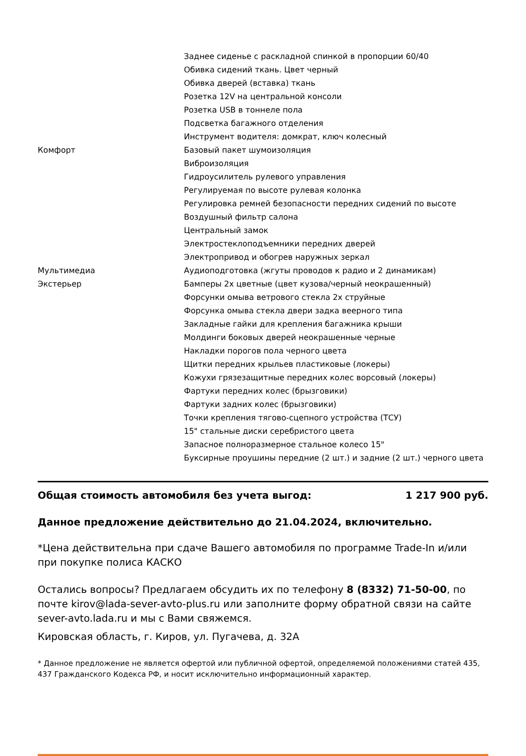| | Заднее сиденье с раскладной спинкой в пропорции 60/40 |
| | Обивка сидений ткань. Цвет черный |
| | Обивка дверей (вставка) ткань |
| | Розетка 12V на центральной консоли |
| | Розетка USB в тоннеле пола |
| | Подсветка багажного отделения |
| | Инструмент водителя: домкрат, ключ колесный |
| Комфорт | Базовый пакет шумоизоляция |
| | Виброизоляция |
| | Гидроусилитель рулевого управления |
| | Регулируемая по высоте рулевая колонка |
| | Регулировка ремней безопасности передних сидений по высоте |
| | Воздушный фильтр салона |
| | Центральный замок |
| | Электростеклоподъемники передних дверей |
| | Электропривод и обогрев наружных зеркал |
| Мультимедиа | Аудиоподготовка (жгуты проводов к радио и 2 динамикам) |
| Экстерьер | Бамперы 2х цветные (цвет кузова/черный неокрашенный) |
| | Форсунки омыва ветрового стекла 2х струйные |
| | Форсунка омыва стекла двери задка веерного типа |
| | Закладные гайки для крепления багажника крыши |
| | Молдинги боковых дверей неокрашенные черные |
| | Накладки порогов пола черного цвета |
| | Щитки передних крыльев пластиковые (локеры) |
| | Кожухи грязезащитные передних колес ворсовый (локеры) |
| | Фартуки передних колес (брызговики) |
| | Фартуки задних колес (брызговики) |
| | Точки крепления тягово-сцепного устройства (ТСУ) |
| | 15" стальные диски серебристого цвета |
| | Запасное полноразмерное стальное колесо 15" |
| | Буксирные проушины передние (2 шт.) и задние (2 шт.) черного цвета |
Общая стоимость автомобиля без учета выгод: 1 217 900 руб.
Данное предложение действительно до 21.04.2024, включительно.
*Цена действительна при сдаче Вашего автомобиля по программе Trade-In и/или при покупке полиса КАСКО
Остались вопросы? Предлагаем обсудить их по телефону 8 (8332) 71-50-00, по почте kirov@lada-sever-avto-plus.ru или заполните форму обратной связи на сайте sever-avto.lada.ru и мы с Вами свяжемся.
Кировская область, г. Киров, ул. Пугачева, д. 32А
* Данное предложение не является офертой или публичной офертой, определяемой положениями статей 435, 437 Гражданского Кодекса РФ, и носит исключительно информационный характер.